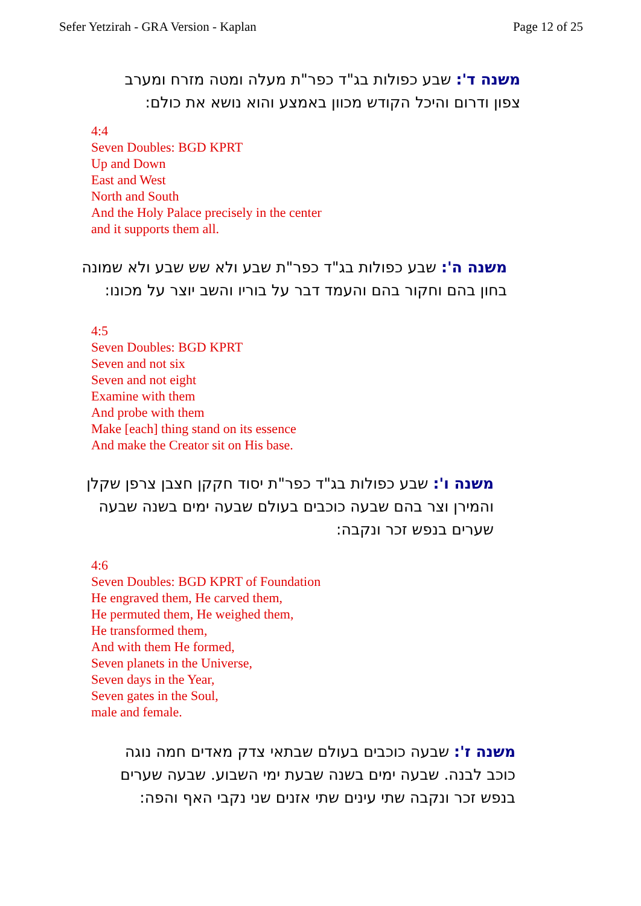Sefer Yetzirah - GRA Version - Kaplan Page 12 of 25
משנה ד': שבע כפולות בג"ד כפר"ת מעלה ומטה מזרח ומערב צפון ודרום והיכל הקודש מכוון באמצע והוא נושא את כולם:
4:4
Seven Doubles: BGD KPRT
Up and Down
East and West
North and South
And the Holy Palace precisely in the center
and it supports them all.
משנה ה': שבע כפולות בג"ד כפר"ת שבע ולא שש שבע ולא שמונה בחון בהם וחקור בהם והעמד דבר על בוריו והשב יוצר על מכונו:
4:5
Seven Doubles: BGD KPRT
Seven and not six
Seven and not eight
Examine with them
And probe with them
Make [each] thing stand on its essence
And make the Creator sit on His base.
משנה ו': שבע כפולות בג"ד כפר"ת יסוד חקקן חצבן צרפן שקלן והמירן וצר בהם שבעה כוכבים בעולם שבעה ימים בשנה שבעה שערים בנפש זכר ונקבה:
4:6
Seven Doubles: BGD KPRT of Foundation
He engraved them, He carved them,
He permuted them, He weighed them,
He transformed them,
And with them He formed,
Seven planets in the Universe,
Seven days in the Year,
Seven gates in the Soul,
male and female.
משנה ז': שבעה כוכבים בעולם שבתאי צדק מאדים חמה נוגה כוכב לבנה. שבעה ימים בשנה שבעת ימי השבוע. שבעה שערים בנפש זכר ונקבה שתי עינים שתי אזנים שני נקבי האף והפה: